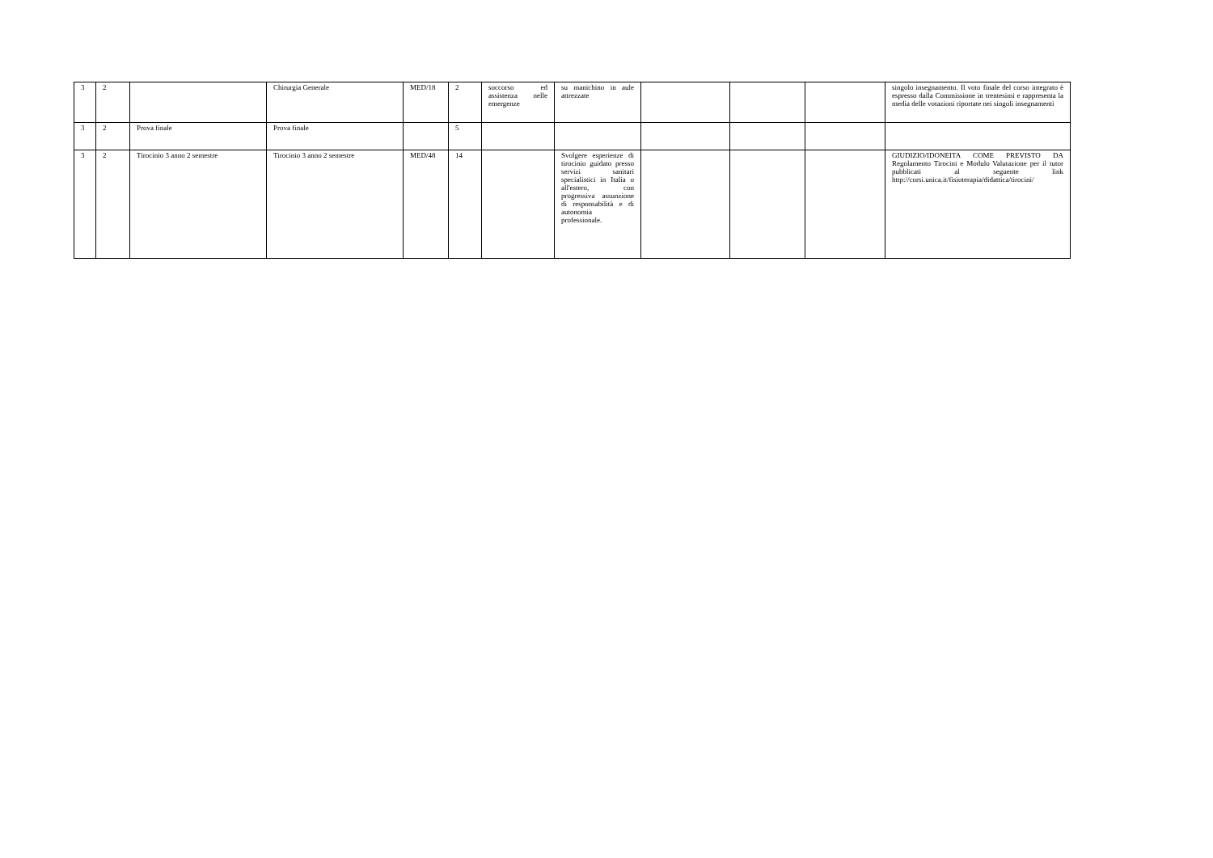| 3 | 2 | | Chirurgia Generale | MED/18 | 2 | soccorso ed assistenza nelle emergenze | su manichino in aule attrezzate | | | | singolo insegnamento. Il voto finale del corso integrato è espresso dalla Commissione in trentesimi e rappresenta la media delle votazioni riportate nei singoli insegnamenti |
| 3 | 2 | Prova finale | Prova finale | | 5 | | | | | | |
| 3 | 2 | Tirocinio 3 anno 2 semestre | Tirocinio 3 anno 2 semestre | MED/48 | 14 | | Svolgere esperienze di tirocinio guidato presso servizi sanitari specialistici in Italia o all'estero, con progressiva assunzione di responsabilità e di autonomia professionale. | | | | GIUDIZIO/IDONEITA COME PREVISTO DA Regolamento Tirocini e Modulo Valutazione per il tutor pubblicati al seguente link http://corsi.unica.it/fisioterapia/didattica/tirocini/ |